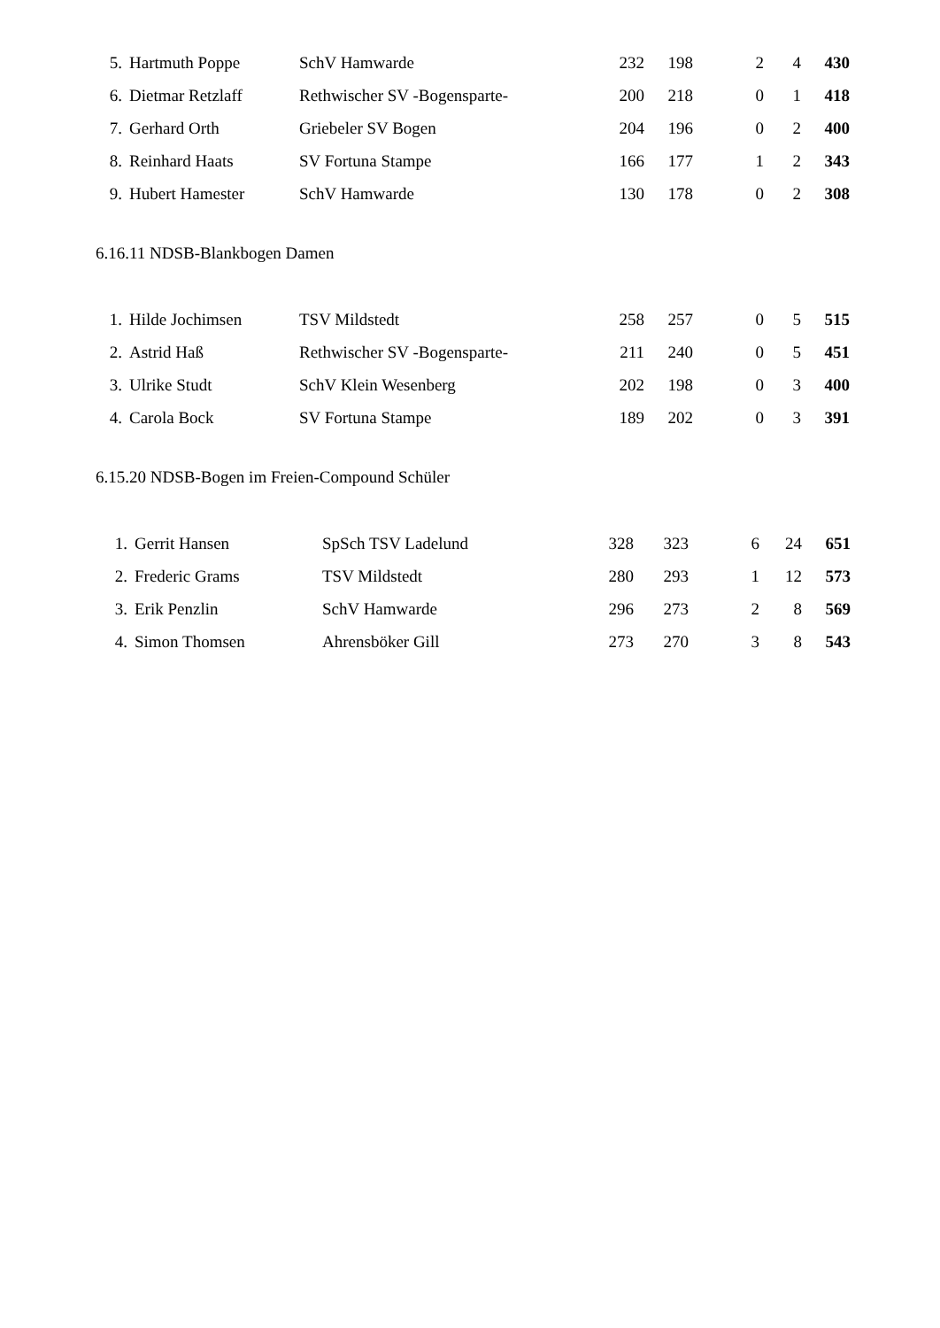| 5. | Hartmuth Poppe | SchV Hamwarde | 232 | 198 | 2 | 4 | 430 |
| 6. | Dietmar Retzlaff | Rethwischer SV -Bogensparte- | 200 | 218 | 0 | 1 | 418 |
| 7. | Gerhard Orth | Griebeler SV Bogen | 204 | 196 | 0 | 2 | 400 |
| 8. | Reinhard Haats | SV Fortuna Stampe | 166 | 177 | 1 | 2 | 343 |
| 9. | Hubert Hamester | SchV Hamwarde | 130 | 178 | 0 | 2 | 308 |
6.16.11 NDSB-Blankbogen Damen
| 1. | Hilde Jochimsen | TSV Mildstedt | 258 | 257 | 0 | 5 | 515 |
| 2. | Astrid Haß | Rethwischer SV -Bogensparte- | 211 | 240 | 0 | 5 | 451 |
| 3. | Ulrike Studt | SchV Klein Wesenberg | 202 | 198 | 0 | 3 | 400 |
| 4. | Carola Bock | SV Fortuna Stampe | 189 | 202 | 0 | 3 | 391 |
6.15.20 NDSB-Bogen im Freien-Compound Schüler
| 1. | Gerrit Hansen | SpSch TSV Ladelund | 328 | 323 | 6 | 24 | 651 |
| 2. | Frederic Grams | TSV Mildstedt | 280 | 293 | 1 | 12 | 573 |
| 3. | Erik Penzlin | SchV Hamwarde | 296 | 273 | 2 | 8 | 569 |
| 4. | Simon Thomsen | Ahrensböker Gill | 273 | 270 | 3 | 8 | 543 |